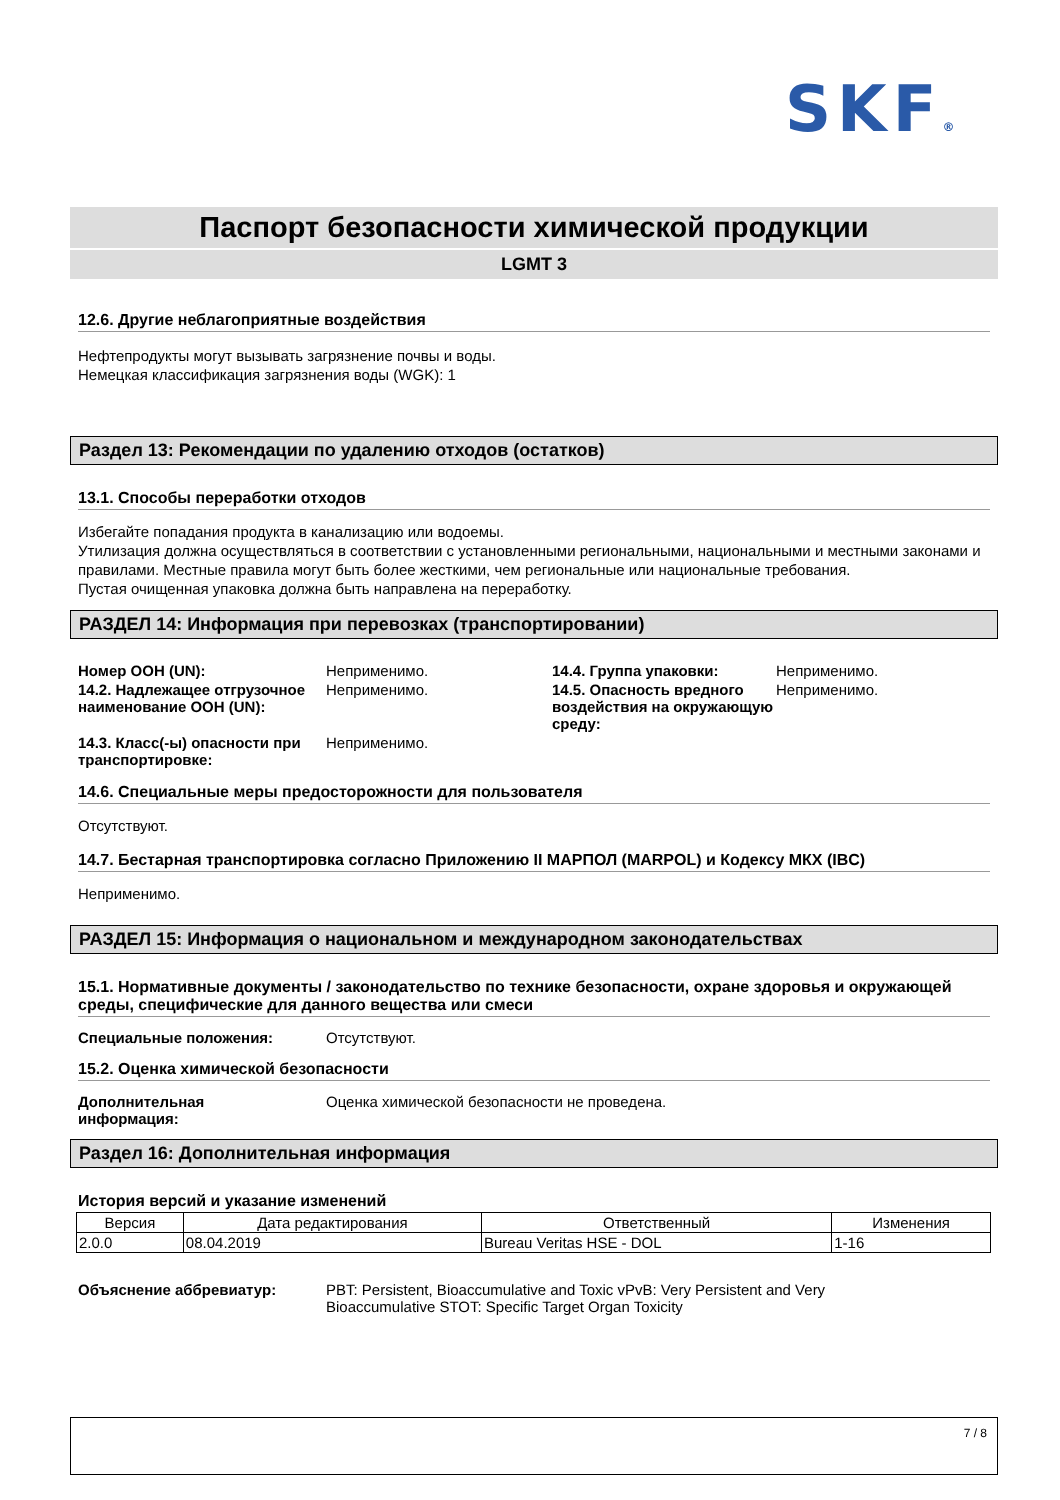SKF®
Паспорт безопасности химической продукции
LGMT 3
12.6. Другие неблагоприятные воздействия
Нефтепродукты могут вызывать загрязнение почвы и воды.
Немецкая классификация загрязнения воды (WGK): 1
Раздел 13: Рекомендации по удалению отходов (остатков)
13.1. Способы переработки отходов
Избегайте попадания продукта в канализацию или водоемы.
Утилизация должна осуществляться в соответствии с установленными региональными, национальными и местными законами и правилами. Местные правила могут быть более жесткими, чем региональные или национальные требования.
Пустая очищенная упаковка должна быть направлена на переработку.
РАЗДЕЛ 14: Информация при перевозках (транспортировании)
| Номер ООН (UN): | Неприменимо. | 14.4. Группа упаковки: | Неприменимо. |
| 14.2. Надлежащее отгрузочное наименование ООН (UN): | Неприменимо. | 14.5. Опасность вредного воздействия на окружающую среду: | Неприменимо. |
| 14.3. Класс(-ы) опасности при транспортировке: | Неприменимо. | | |
14.6. Специальные меры предосторожности для пользователя
Отсутствуют.
14.7. Бестарная транспортировка согласно Приложению II МАРПОЛ (MARPOL) и Кодексу МКХ (IBC)
Неприменимо.
РАЗДЕЛ 15: Информация о национальном и международном законодательствах
15.1. Нормативные документы / законодательство по технике безопасности, охране здоровья и окружающей среды, специфические для данного вещества или смеси
Специальные положения: Отсутствуют.
15.2. Оценка химической безопасности
Дополнительная
информация: Оценка химической безопасности не проведена.
Раздел 16: Дополнительная информация
История версий и указание изменений
| Версия | Дата редактирования | Ответственный | Изменения |
| --- | --- | --- | --- |
| 2.0.0 | 08.04.2019 | Bureau Veritas HSE - DOL | 1-16 |
Объяснение аббревиатур: PBT: Persistent, Bioaccumulative and Toxic vPvB: Very Persistent and Very
Bioaccumulative STOT: Specific Target Organ Toxicity
7 / 8